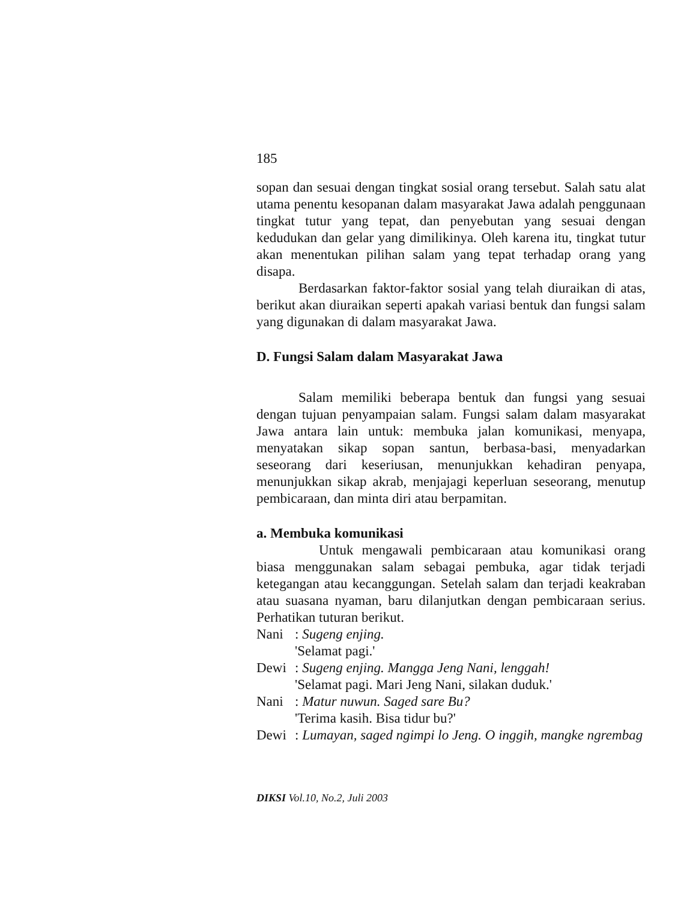185
sopan dan sesuai dengan tingkat sosial orang tersebut. Salah satu alat utama penentu kesopanan dalam masyarakat Jawa adalah penggunaan tingkat tutur yang tepat, dan penyebutan yang sesuai dengan kedudukan dan gelar yang dimilikinya. Oleh karena itu, tingkat tutur akan menentukan pilihan salam yang tepat terhadap orang yang disapa.
Berdasarkan faktor-faktor sosial yang telah diuraikan di atas, berikut akan diuraikan seperti apakah variasi bentuk dan fungsi salam yang digunakan di dalam masyarakat Jawa.
D. Fungsi Salam dalam Masyarakat Jawa
Salam memiliki beberapa bentuk dan fungsi yang sesuai dengan tujuan penyampaian salam. Fungsi salam dalam masyarakat Jawa antara lain untuk: membuka jalan komunikasi, menyapa, menyatakan sikap sopan santun, berbasa-basi, menyadarkan seseorang dari keseriusan, menunjukkan kehadiran penyapa, menunjukkan sikap akrab, menjajagi keperluan seseorang, menutup pembicaraan, dan minta diri atau berpamitan.
a. Membuka komunikasi
Untuk mengawali pembicaraan atau komunikasi orang biasa menggunakan salam sebagai pembuka, agar tidak terjadi ketegangan atau kecanggungan. Setelah salam dan terjadi keakraban atau suasana nyaman, baru dilanjutkan dengan pembicaraan serius. Perhatikan tuturan berikut.
Nani: Sugeng enjing.
'Selamat pagi.'
Dewi: Sugeng enjing. Mangga Jeng Nani, lenggah!
'Selamat pagi. Mari Jeng Nani, silakan duduk.'
Nani: Matur nuwun. Saged sare Bu?
'Terima kasih. Bisa tidur bu?'
Dewi: Lumayan, saged ngimpi lo Jeng. O inggih, mangke ngrembag
DIKSI Vol.10, No.2, Juli 2003